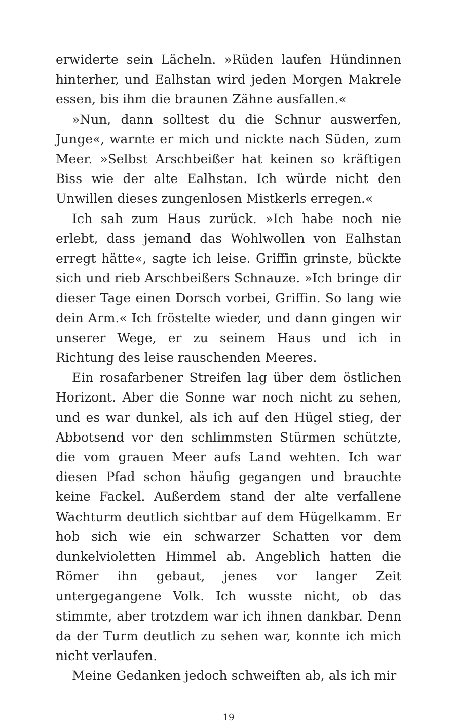erwiderte sein Lächeln. »Rüden laufen Hündinnen hinterher, und Ealhstan wird jeden Morgen Makrele essen, bis ihm die braunen Zähne ausfallen.«
»Nun, dann solltest du die Schnur auswerfen, Junge«, warnte er mich und nickte nach Süden, zum Meer. »Selbst Arschbeißer hat keinen so kräftigen Biss wie der alte Ealhstan. Ich würde nicht den Unwillen dieses zungenlosen Mistkerls erregen.«
Ich sah zum Haus zurück. »Ich habe noch nie erlebt, dass jemand das Wohlwollen von Ealhstan erregt hätte«, sagte ich leise. Griffin grinste, bückte sich und rieb Arschbeißers Schnauze. »Ich bringe dir dieser Tage einen Dorsch vorbei, Griffin. So lang wie dein Arm.« Ich fröstelte wieder, und dann gingen wir unserer Wege, er zu seinem Haus und ich in Richtung des leise rauschenden Meeres.
Ein rosafarbener Streifen lag über dem östlichen Horizont. Aber die Sonne war noch nicht zu sehen, und es war dunkel, als ich auf den Hügel stieg, der Abbotsend vor den schlimmsten Stürmen schützte, die vom grauen Meer aufs Land wehten. Ich war diesen Pfad schon häufig gegangen und brauchte keine Fackel. Außerdem stand der alte verfallene Wachturm deutlich sichtbar auf dem Hügelkamm. Er hob sich wie ein schwarzer Schatten vor dem dunkelvioletten Himmel ab. Angeblich hatten die Römer ihn gebaut, jenes vor langer Zeit untergegangene Volk. Ich wusste nicht, ob das stimmte, aber trotzdem war ich ihnen dankbar. Denn da der Turm deutlich zu sehen war, konnte ich mich nicht verlaufen.
Meine Gedanken jedoch schweiften ab, als ich mir
19